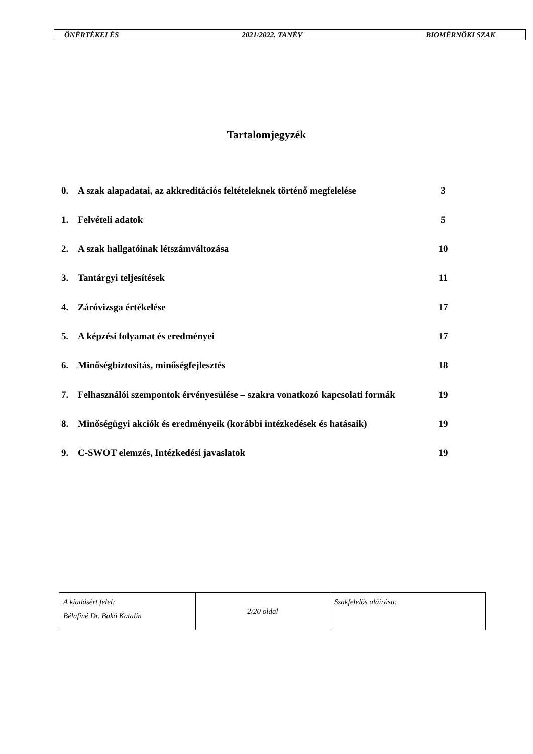ÖNÉRTÉKELÉS 2021/2022. TANÉV BIOMÉRNÖKI SZAK
Tartalomjegyzék
| 0. | A szak alapadatai, az akkreditációs feltételeknek történő megfelelése | 3 |
| 1. | Felvételi adatok | 5 |
| 2. | A szak hallgatóinak létszámváltozása | 10 |
| 3. | Tantárgyi teljesítések | 11 |
| 4. | Záróvizsga értékelése | 17 |
| 5. | A képzési folyamat és eredményei | 17 |
| 6. | Minőségbiztosítás, minőségfejlesztés | 18 |
| 7. | Felhasználói szempontok érvényesülése – szakra vonatkozó kapcsolati formák | 19 |
| 8. | Minőségügyi akciók és eredményeik (korábbi intézkedések és hatásaik) | 19 |
| 9. | C-SWOT elemzés, Intézkedési javaslatok | 19 |
| A kiadásért felel: Bélafiné Dr. Bakó Katalin | 2/20 oldal | Szakfelelős aláírása: |